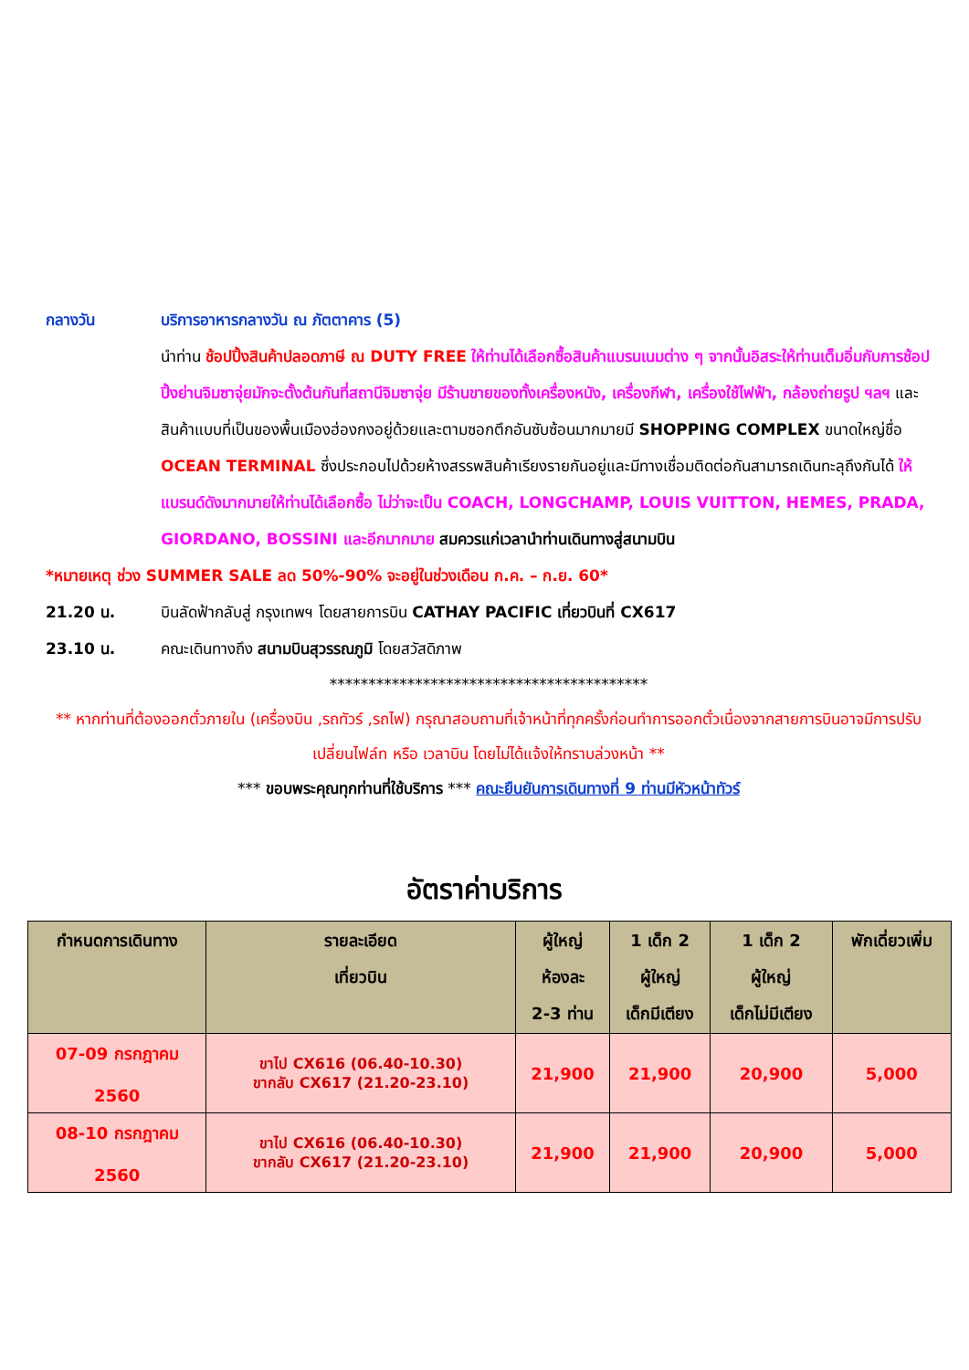กลางวัน บริการอาหารกลางวัน ณ ภัตตาคาร (5)
นำท่าน ช้อปปิ้งสินค้าปลอดภาษี ณ DUTY FREE ให้ท่านได้เลือกซื้อสินค้าแบรนเนมต่าง ๆ จากนั้นอิสระให้ท่านเต็มอิ่มกับการช้อปปิ้งย่านจิมซาจุ่ยมักจะตั้งต้นกันที่สถานีจิมซาจุ่ย มีร้านขายของทั้งเครื่องหนัง, เครื่องกีฬา, เครื่องใช้ไฟฟ้า, กล้องถ่ายรูป ฯลฯ และสินค้าแบบที่เป็นของพื้นเมืองฮ่องกงอยู่ด้วยและตามซอกตึกอันซับซ้อนมากมายมี SHOPPING COMPLEX ขนาดใหญ่ชื่อ OCEAN TERMINAL ซึ่งประกอบไปด้วยห้างสรรพสินค้าเรียงรายกันอยู่และมีทางเชื่อมติดต่อกันสามารถเดินทะลุถึงกันได้ ให้แบรนด์ดังมากมายให้ท่านได้เลือกซื้อ ไม่ว่าจะเป็น COACH, LONGCHAMP, LOUIS VUITTON, HEMES, PRADA, GIORDANO, BOSSINI และอีกมากมาย สมควรแก่เวลานำท่านเดินทางสู่สนามบิน
*หมายเหตุ ช่วง SUMMER SALE ลด 50%-90% จะอยู่ในช่วงเดือน ก.ค. – ก.ย. 60*
21.20 น. บินลัดฟ้ากลับสู่ กรุงเทพฯ โดยสายการบิน CATHAY PACIFIC เที่ยวบินที่ CX617
23.10 น. คณะเดินทางถึง สนามบินสุวรรณภูมิ โดยสวัสดิภาพ
*****************************************
** หากท่านที่ต้องออกตั๋วภายใน (เครื่องบิน ,รถทัวร์ ,รถไฟ) กรุณาสอบถามที่เจ้าหน้าที่ทุกครั้งก่อนทำการออกตั๋วเนื่องจากสายการบินอาจมีการปรับเปลี่ยนไฟล์ท หรือ เวลาบิน โดยไม่ได้แจ้งให้ทราบล่วงหน้า **
*** ขอบพระคุณทุกท่านที่ใช้บริการ *** คณะยืนยันการเดินทางที่ 9 ท่านมีหัวหน้าทัวร์
อัตราค่าบริการ
| กำหนดการเดินทาง | รายละเอียด เที่ยวบิน | ผู้ใหญ่ ห้องละ 2-3 ท่าน | 1 เด็ก 2 ผู้ใหญ่ เด็กมีเตียง | 1 เด็ก 2 ผู้ใหญ่ เด็กไม่มีเตียง | พักเดี่ยวเพิ่ม |
| --- | --- | --- | --- | --- | --- |
| 07-09 กรกฎาคม 2560 | ขาไป CX616 (06.40-10.30) ขากลับ CX617 (21.20-23.10) | 21,900 | 21,900 | 20,900 | 5,000 |
| 08-10 กรกฎาคม 2560 | ขาไป CX616 (06.40-10.30) ขากลับ CX617 (21.20-23.10) | 21,900 | 21,900 | 20,900 | 5,000 |